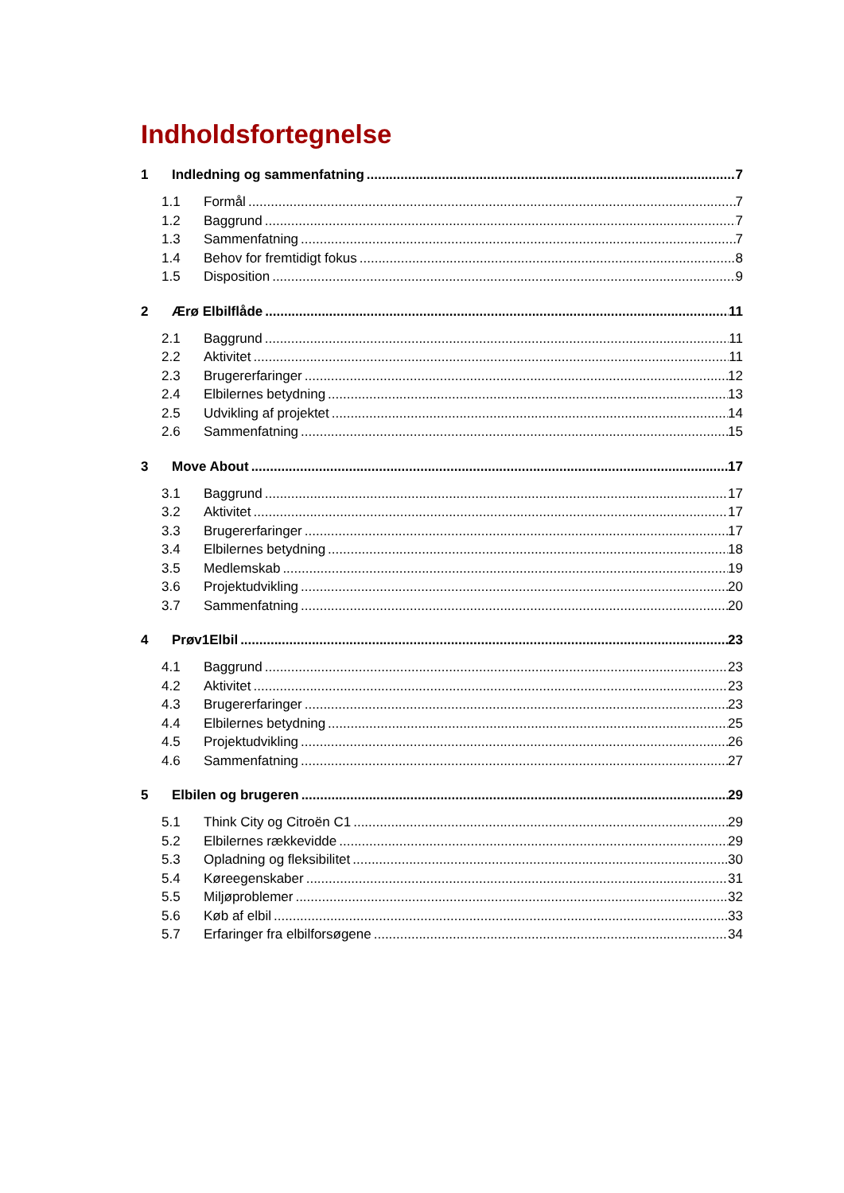Indholdsfortegnelse
1 Indledning og sammenfatning 7
1.1 Formål 7
1.2 Baggrund 7
1.3 Sammenfatning 7
1.4 Behov for fremtidigt fokus 8
1.5 Disposition 9
2 Ærø Elbilflåde 11
2.1 Baggrund 11
2.2 Aktivitet 11
2.3 Brugererfaringer 12
2.4 Elbilernes betydning 13
2.5 Udvikling af projektet 14
2.6 Sammenfatning 15
3 Move About 17
3.1 Baggrund 17
3.2 Aktivitet 17
3.3 Brugererfaringer 17
3.4 Elbilernes betydning 18
3.5 Medlemskab 19
3.6 Projektudvikling 20
3.7 Sammenfatning 20
4 Prøv1Elbil 23
4.1 Baggrund 23
4.2 Aktivitet 23
4.3 Brugererfaringer 23
4.4 Elbilernes betydning 25
4.5 Projektudvikling 26
4.6 Sammenfatning 27
5 Elbilen og brugeren 29
5.1 Think City og Citroën C1 29
5.2 Elbilernes rækkevidde 29
5.3 Opladning og fleksibilitet 30
5.4 Køreegenskaber 31
5.5 Miljøproblemer 32
5.6 Køb af elbil 33
5.7 Erfaringer fra elbilforsøgene 34